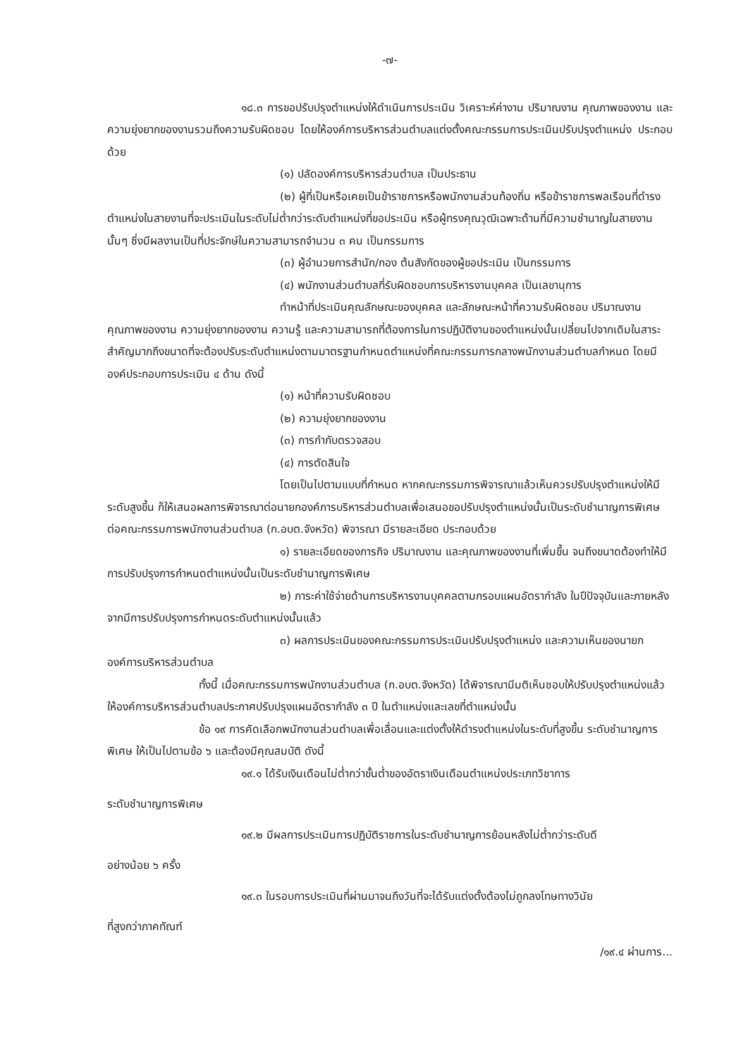-๗-
๑๘.๓ การขอปรับปรุงตำแหน่งให้ดำเนินการประเมิน วิเคราะห์ค่างาน ปริมาณงาน คุณภาพของงาน และความยุ่งยากของงานรวมถึงความรับผิดชอบ โดยให้องค์การบริหารส่วนตำบลแต่งตั้งคณะกรรมการประเมินปรับปรุงตำแหน่ง ประกอบด้วย
(๑) ปลัดองค์การบริหารส่วนตำบล เป็นประธาน
(๒) ผู้ที่เป็นหรือเคยเป็นข้าราชการหรือพนักงานส่วนท้องถิ่น หรือข้าราชการพลเรือนที่ดำรงตำแหน่งในสายงานที่จะประเมินในระดับไม่ต่ำกว่าระดับตำแหน่งที่ขอประเมิน หรือผู้ทรงคุณวุฒิเฉพาะด้านที่มีความชำนาญในสายงานนั้นๆ ซึ่งมีผลงานเป็นที่ประจักษ์ในความสามารถจำนวน ๓ คน เป็นกรรมการ
(๓) ผู้อำนวยการสำนัก/กอง ต้นสังกัดของผู้ขอประเมิน เป็นกรรมการ
(๔) พนักงานส่วนตำบลที่รับผิดชอบการบริหารงานบุคคล เป็นเลขานุการ
ทำหน้าที่ประเมินคุณลักษณะของบุคคล และลักษณะหน้าที่ความรับผิดชอบ ปริมาณงาน คุณภาพของงาน ความยุ่งยากของงาน ความรู้ และความสามารถที่ต้องการในการปฏิบัติงานของตำแหน่งนั้นเปลี่ยนไปจากเดิมในสาระสำคัญมากถึงขนาดที่จะต้องปรับระดับตำแหน่งตามมาตรฐานกำหนดตำแหน่งที่คณะกรรมการกลางพนักงานส่วนตำบลกำหนด โดยมีองค์ประกอบการประเมิน ๔ ด้าน ดังนี้
(๑) หน้าที่ความรับผิดชอบ
(๒) ความยุ่งยากของงาน
(๓) การกำกับตรวจสอบ
(๔) การตัดสินใจ
โดยเป็นไปตามแบบที่กำหนด หากคณะกรรมการพิจารณาแล้วเห็นควรปรับปรุงตำแหน่งให้มีระดับสูงขึ้น ก็ให้เสนอผลการพิจารณาต่อนายกองค์การบริหารส่วนตำบลเพื่อเสนอขอปรับปรุงตำแหน่งนั้นเป็นระดับชำนาญการพิเศษต่อคณะกรรมการพนักงานส่วนตำบล (ก.อบต.จังหวัด) พิจารณา มีรายละเอียด ประกอบด้วย
๑) รายละเอียดของภารกิจ ปริมาณงาน และคุณภาพของงานที่เพิ่มขึ้น จนถึงขนาดต้องทำให้มีการปรับปรุงการกำหนดตำแหน่งนั้นเป็นระดับชำนาญการพิเศษ
๒) ภาระค่าใช้จ่ายด้านการบริหารงานบุคคลตามกรอบแผนอัตรากำลัง ในปีปัจจุบันและภายหลังจากมีการปรับปรุงการกำหนดระดับตำแหน่งนั้นแล้ว
๓) ผลการประเมินของคณะกรรมการประเมินปรับปรุงตำแหน่ง และความเห็นของนายกองค์การบริหารส่วนตำบล
ทั้งนี้ เมื่อคณะกรรมการพนักงานส่วนตำบล (ก.อบต.จังหวัด) ได้พิจารณามีมติเห็นชอบให้ปรับปรุงตำแหน่งแล้ว ให้องค์การบริหารส่วนตำบลประกาศปรับปรุงแผนอัตรากำลัง ๓ ปี ในตำแหน่งและเลขที่ตำแหน่งนั้น
ข้อ ๑๙ การคัดเลือกพนักงานส่วนตำบลเพื่อเลื่อนและแต่งตั้งให้ดำรงตำแหน่งในระดับที่สูงขึ้น ระดับชำนาญการพิเศษ ให้เป็นไปตามข้อ ๖ และต้องมีคุณสมบัติ ดังนี้
๑๙.๑ ได้รับเงินเดือนไม่ต่ำกว่าขั้นต่ำของอัตราเงินเดือนตำแหน่งประเภทวิชาการ
ระดับชำนาญการพิเศษ
๑๙.๒ มีผลการประเมินการปฏิบัติราชการในระดับชำนาญการย้อนหลังไม่ต่ำกว่าระดับดี
อย่างน้อย ๖ ครั้ง
๑๙.๓ ในรอบการประเมินที่ผ่านมาจนถึงวันที่จะได้รับแต่งตั้งต้องไม่ถูกลงโทษทางวินัย
ที่สูงกว่าภาคทัณฑ์
/๑๙.๔ ผ่านการ...